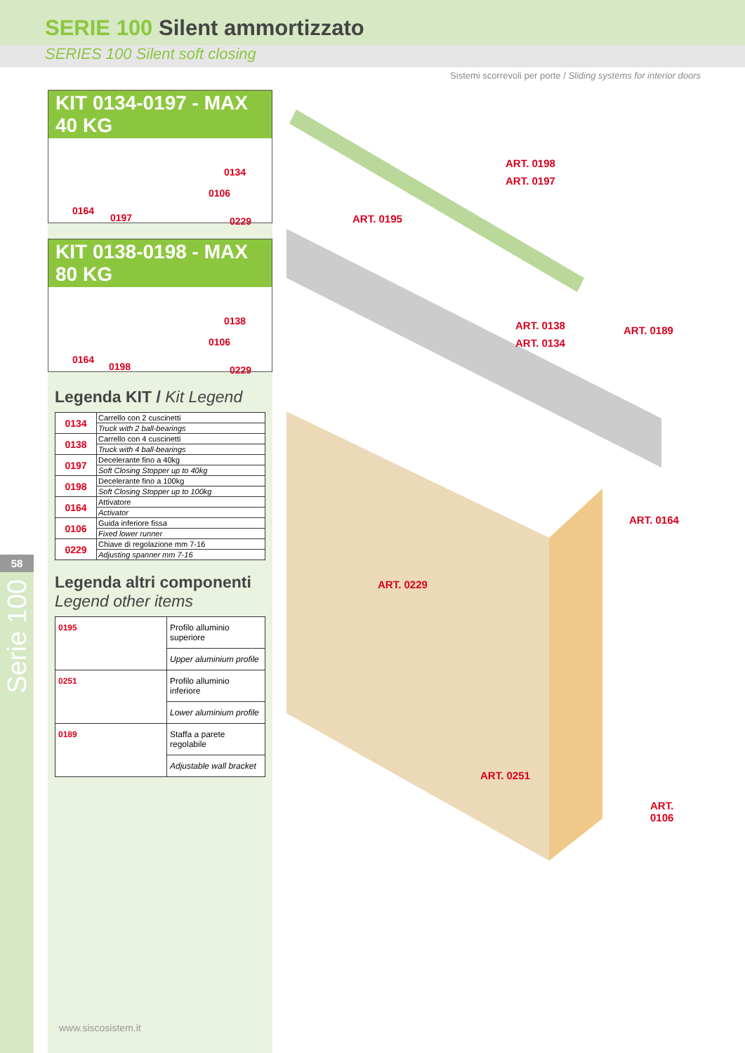SERIE 100 Silent ammortizzato
SERIES 100 Silent soft closing
Sistemi scorrevoli per porte / Sliding systems for interior doors
58
Serie 100
KIT 0134-0197 - MAX 40 KG
0134
0106
0164
0197 0229
KIT 0138-0198 - MAX 80 KG
0138
0106
0164
0198 0229
Legenda KIT / Kit Legend
| 0134 | Carrello con 2 cuscinetti |
| | Truck with 2 ball-bearings |
| 0138 | Carrello con 4 cuscinetti |
| | Truck with 4 ball-bearings |
| 0197 | Decelerante fino a 40kg |
| | Soft Closing Stopper up to 40kg |
| 0198 | Decelerante fino a 100kg |
| | Soft Closing Stopper up to 100kg |
| 0164 | Attivatore |
| | Activator |
| 0106 | Guida inferiore fissa |
| | Fixed lower runner |
| 0229 | Chiave di regolazione mm 7-16 |
| | Adjusting spanner mm 7-16 |
Legenda altri componenti
Legend other items
| 0195 | Profilo alluminio superiore |
| | Upper aluminium profile |
| 0251 | Profilo alluminio inferiore |
| | Lower aluminium profile |
| 0189 | Staffa a parete regolabile |
| | Adjustable wall bracket |
ART. 0198
ART. 0197
ART. 0195
ART. 0138
ART. 0134
ART. 0189
ART. 0164
ART. 0229
ART. 0251
ART. 0106
www.siscosistem.it